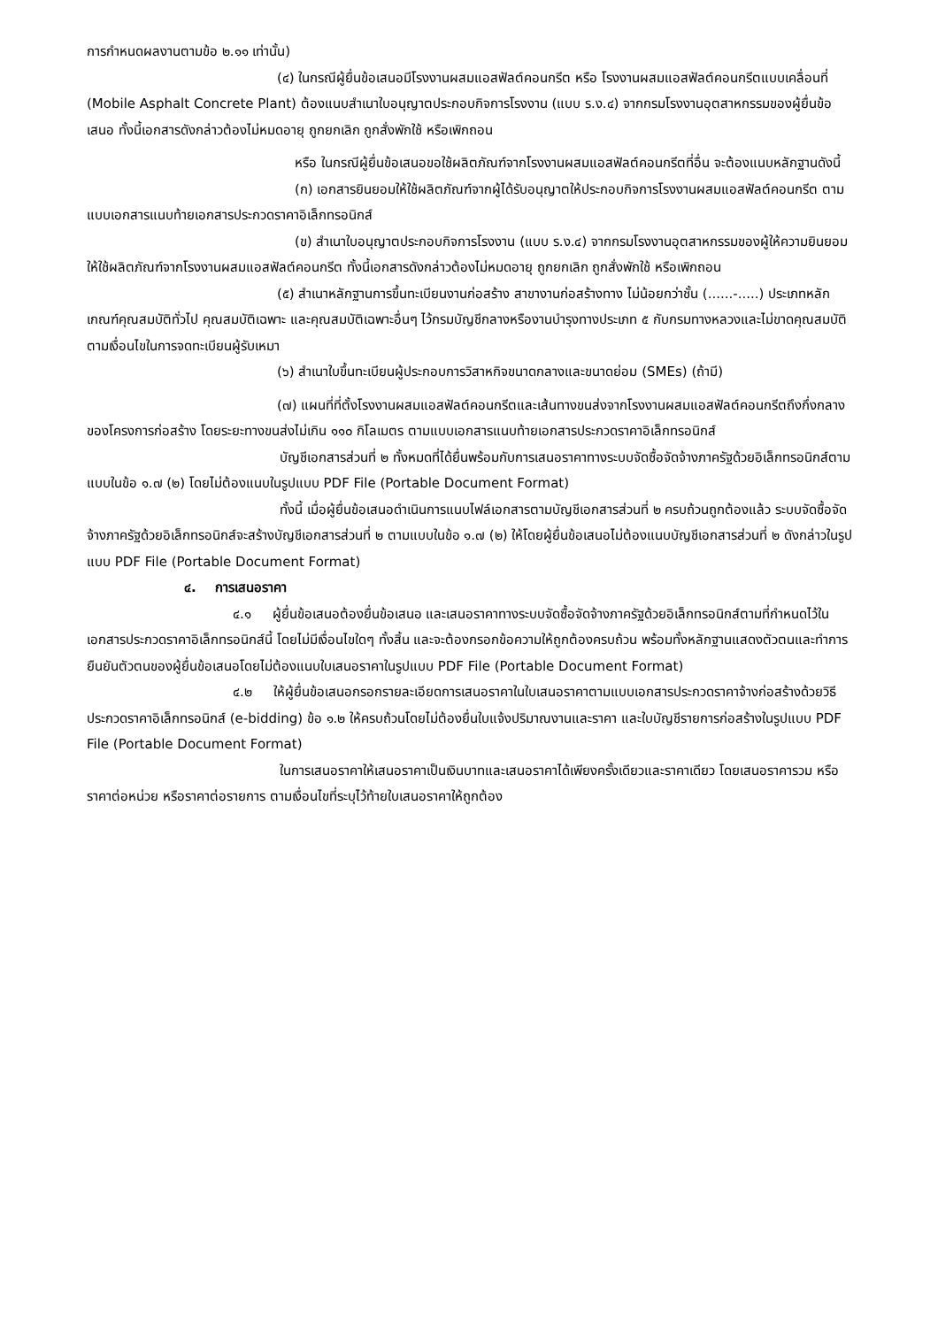การกำหนดผลงานตามข้อ ๒.๑๑ เท่านั้น)
(๔) ในกรณีผู้ยื่นข้อเสนอมีโรงงานผสมแอสฟัลต์คอนกรีต หรือ โรงงานผสมแอสฟัลต์คอนกรีตแบบเคลื่อนที่ (Mobile Asphalt Concrete Plant) ต้องแนบสำเนาใบอนุญาตประกอบกิจการโรงงาน (แบบ ร.ง.๔) จากกรมโรงงานอุตสาหกรรมของผู้ยื่นข้อเสนอ ทั้งนี้เอกสารดังกล่าวต้องไม่หมดอายุ ถูกยกเลิก ถูกสั่งพักใช้ หรือเพิกถอน
หรือ ในกรณีผู้ยื่นข้อเสนอขอใช้ผลิตภัณฑ์จากโรงงานผสมแอสฟัลต์คอนกรีตที่อื่น จะต้องแนบหลักฐานดังนี้
(ก) เอกสารยินยอมให้ใช้ผลิตภัณฑ์จากผู้ได้รับอนุญาตให้ประกอบกิจการโรงงานผสมแอสฟัลต์คอนกรีต ตามแบบเอกสารแนบท้ายเอกสารประกวดราคาอิเล็กทรอนิกส์
(ข) สำเนาใบอนุญาตประกอบกิจการโรงงาน (แบบ ร.ง.๔) จากกรมโรงงานอุตสาหกรรมของผู้ให้ความยินยอมให้ใช้ผลิตภัณฑ์จากโรงงานผสมแอสฟัลต์คอนกรีต ทั้งนี้เอกสารดังกล่าวต้องไม่หมดอายุ ถูกยกเลิก ถูกสั่งพักใช้ หรือเพิกถอน
(๕) สำเนาหลักฐานการขึ้นทะเบียนงานก่อสร้าง สาขางานก่อสร้างทาง ไม่น้อยกว่าชั้น (......-.....) ประเภทหลักเกณฑ์คุณสมบัติทั่วไป คุณสมบัติเฉพาะ และคุณสมบัติเฉพาะอื่นๆ ไว้กรมบัญชีกลางหรืองานบำรุงทางประเภท ๕ กับกรมทางหลวงและไม่ขาดคุณสมบัติตามเงื่อนไขในการจดทะเบียนผู้รับเหมา
(๖) สำเนาใบขึ้นทะเบียนผู้ประกอบการวิสาหกิจขนาดกลางและขนาดย่อม (SMEs) (ถ้ามี)
(๗) แผนที่ที่ตั้งโรงงานผสมแอสฟัลต์คอนกรีตและเส้นทางขนส่งจากโรงงานผสมแอสฟัลต์คอนกรีตถึงกึ่งกลางของโครงการก่อสร้าง โดยระยะทางขนส่งไม่เกิน ๑๑๐ กิโลเมตร ตามแบบเอกสารแนบท้ายเอกสารประกวดราคาอิเล็กทรอนิกส์
บัญชีเอกสารส่วนที่ ๒ ทั้งหมดที่ได้ยื่นพร้อมกับการเสนอราคาทางระบบจัดซื้อจัดจ้างภาครัฐด้วยอิเล็กทรอนิกส์ตามแบบในข้อ ๑.๗ (๒) โดยไม่ต้องแนบในรูปแบบ PDF File (Portable Document Format)
ทั้งนี้ เมื่อผู้ยื่นข้อเสนอดำเนินการแนบไฟล์เอกสารตามบัญชีเอกสารส่วนที่ ๒ ครบถ้วนถูกต้องแล้ว ระบบจัดซื้อจัดจ้างภาครัฐด้วยอิเล็กทรอนิกส์จะสร้างบัญชีเอกสารส่วนที่ ๒ ตามแบบในข้อ ๑.๗ (๒) ให้โดยผู้ยื่นข้อเสนอไม่ต้องแนบบัญชีเอกสารส่วนที่ ๒ ดังกล่าวในรูปแบบ PDF File (Portable Document Format)
๔. การเสนอราคา
๔.๑ ผู้ยื่นข้อเสนอต้องยื่นข้อเสนอ และเสนอราคาทางระบบจัดซื้อจัดจ้างภาครัฐด้วยอิเล็กทรอนิกส์ตามที่กำหนดไว้ในเอกสารประกวดราคาอิเล็กทรอนิกส์นี้ โดยไม่มีเงื่อนไขใดๆ ทั้งสิ้น และจะต้องกรอกข้อความให้ถูกต้องครบถ้วน พร้อมทั้งหลักฐานแสดงตัวตนและทำการยืนยันตัวตนของผู้ยื่นข้อเสนอโดยไม่ต้องแนบใบเสนอราคาในรูปแบบ PDF File (Portable Document Format)
๔.๒ ให้ผู้ยื่นข้อเสนอกรอกรายละเอียดการเสนอราคาในใบเสนอราคาตามแบบเอกสารประกวดราคาจ้างก่อสร้างด้วยวิธีประกวดราคาอิเล็กทรอนิกส์ (e-bidding) ข้อ ๑.๒ ให้ครบถ้วนโดยไม่ต้องยื่นใบแจ้งปริมาณงานและราคา และใบบัญชีรายการก่อสร้างในรูปแบบ PDF File (Portable Document Format)
ในการเสนอราคาให้เสนอราคาเป็นเงินบาทและเสนอราคาได้เพียงครั้งเดียวและราคาเดียว โดยเสนอราคารวม หรือราคาต่อหน่วย หรือราคาต่อรายการ ตามเงื่อนไขที่ระบุไว้ท้ายใบเสนอราคาให้ถูกต้อง